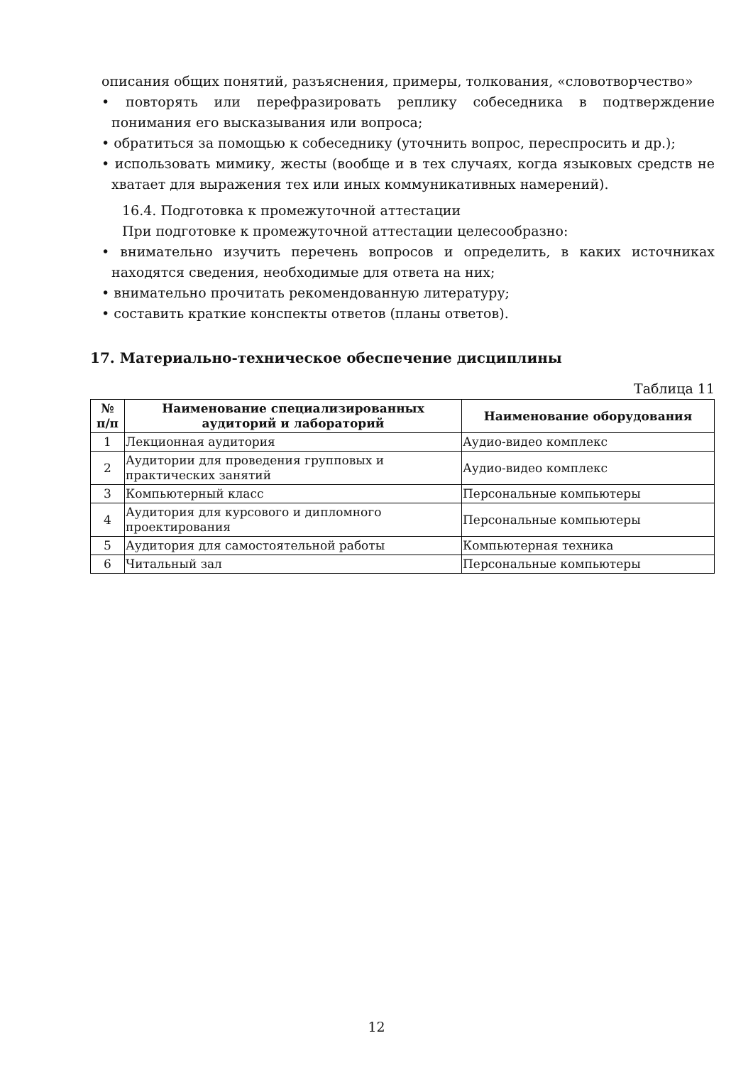описания общих понятий, разъяснения, примеры, толкования, «словотворчество»
• повторять или перефразировать реплику собеседника в подтверждение понимания его высказывания или вопроса;
• обратиться за помощью к собеседнику (уточнить вопрос, переспросить и др.);
• использовать мимику, жесты (вообще и в тех случаях, когда языковых средств не хватает для выражения тех или иных коммуникативных намерений).
16.4. Подготовка к промежуточной аттестации
При подготовке к промежуточной аттестации целесообразно:
• внимательно изучить перечень вопросов и определить, в каких источниках находятся сведения, необходимые для ответа на них;
• внимательно прочитать рекомендованную литературу;
• составить краткие конспекты ответов (планы ответов).
17. Материально-техническое обеспечение дисциплины
Таблица 11
| № п/п | Наименование специализированных аудиторий и лабораторий | Наименование оборудования |
| --- | --- | --- |
| 1 | Лекционная аудитория | Аудио-видео комплекс |
| 2 | Аудитории для проведения групповых и практических занятий | Аудио-видео комплекс |
| 3 | Компьютерный класс | Персональные компьютеры |
| 4 | Аудитория для курсового и дипломного проектирования | Персональные компьютеры |
| 5 | Аудитория для самостоятельной работы | Компьютерная техника |
| 6 | Читальный зал | Персональные компьютеры |
12